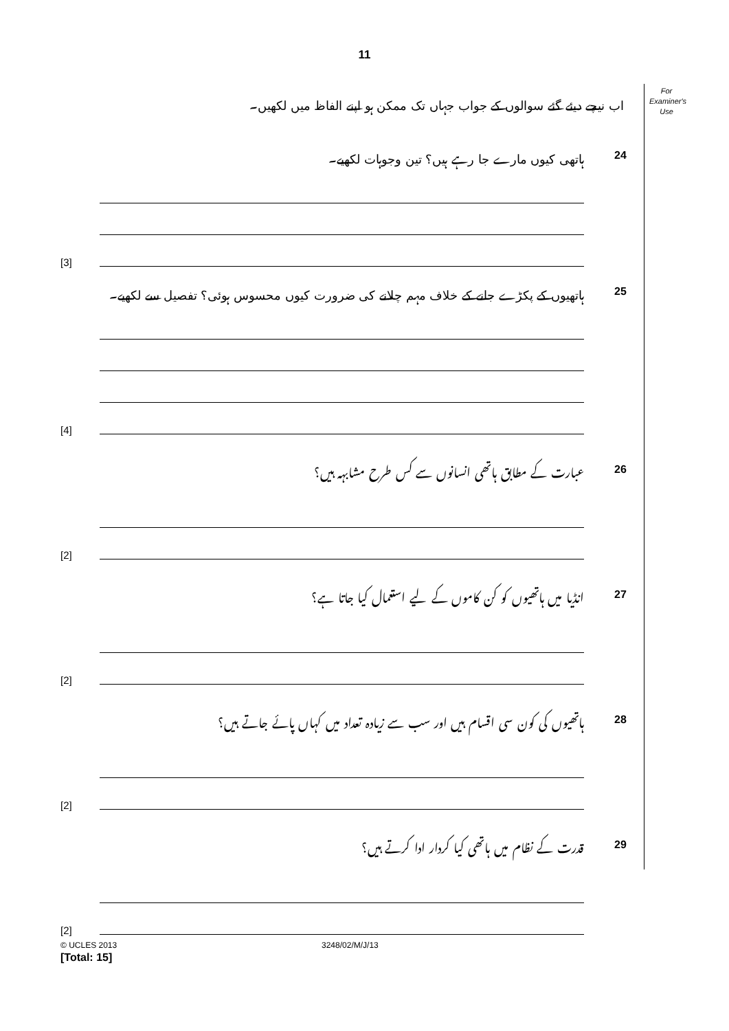11
For
Examiner's
Use
اب نیچے دیئے گئے سوالوں کے جواب جہاں تک ممکن ہو اپنے الفاظ میں لکھیں۔
24 ہاتھی کیوں مارے جا رہے ہیں؟ تین وجوہات لکھیے۔
[3]
25 ہاتھیوں کے پکڑے جانے کے خلاف مہم چلانے کی ضرورت کیوں محسوس ہوئی؟ تفصیل سے لکھیے۔
[4]
26 عبارت کے مطابق ہاتھی انسانوں سے کس طرح مشابہہ ہیں؟
[2]
27 انڈیا میں ہاتھیوں کو کن کاموں کے لیے استعمال کیا جاتا ہے؟
[2]
28 ہاتھیوں کی کون سی اقسام ہیں اور سب سے زیادہ تعداد میں کہاں پائے جاتے ہیں؟
[2]
29 قدرت کے نظام میں ہاتھی کیا کردار ادا کرتے ہیں؟
[2]
[Total: 15]
© UCLES 2013 3248/02/M/J/13